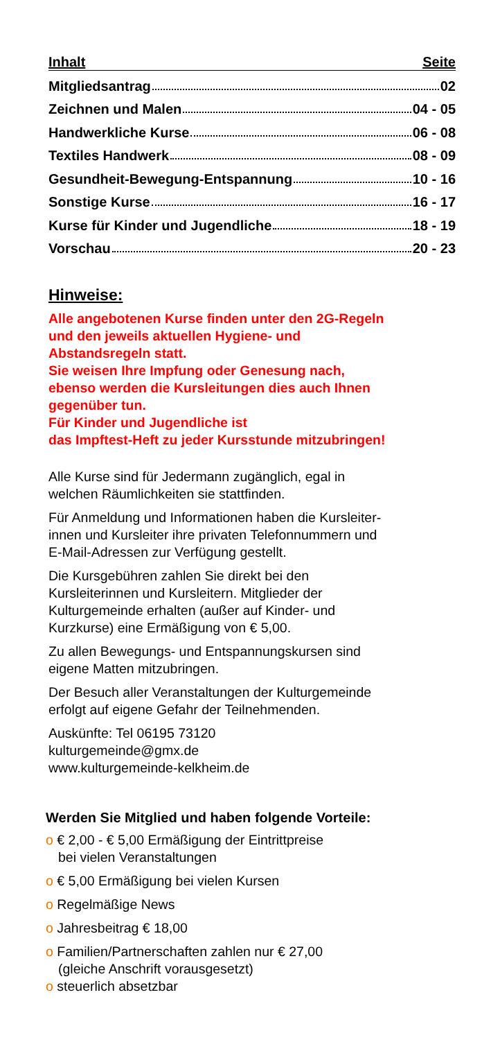Inhalt Seite
Mitgliedsantrag 02
Zeichnen und Malen 04 - 05
Handwerkliche Kurse 06 - 08
Textiles Handwerk 08 - 09
Gesundheit-Bewegung-Entspannung 10 - 16
Sonstige Kurse 16 - 17
Kurse für Kinder und Jugendliche 18 - 19
Vorschau 20 - 23
Hinweise:
Alle angebotenen Kurse finden unter den 2G-Regeln
und den jeweils aktuellen Hygiene- und
Abstandsregeln statt.
Sie weisen Ihre Impfung oder Genesung nach,
ebenso werden die Kursleitungen dies auch Ihnen
gegenüber tun.
Für Kinder und Jugendliche ist
das Impftest-Heft zu jeder Kursstunde mitzubringen!
Alle Kurse sind für Jedermann zugänglich, egal in
welchen Räumlichkeiten sie stattfinden.
Für Anmeldung und Informationen haben die Kursleiter-
innen und Kursleiter ihre privaten Telefonnummern und
E-Mail-Adressen zur Verfügung gestellt.
Die Kursgebühren zahlen Sie direkt bei den
Kursleiterinnen und Kursleitern. Mitglieder der
Kulturgemeinde erhalten (außer auf Kinder- und
Kurzkurse) eine Ermäßigung von € 5,00.
Zu allen Bewegungs- und Entspannungskursen sind
eigene Matten mitzubringen.
Der Besuch aller Veranstaltungen der Kulturgemeinde
erfolgt auf eigene Gefahr der Teilnehmenden.
Auskünfte: Tel 06195 73120
kulturgemeinde@gmx.de
www.kulturgemeinde-kelkheim.de
Werden Sie Mitglied und haben folgende Vorteile:
o € 2,00 - € 5,00 Ermäßigung der Eintrittpreise
bei vielen Veranstaltungen
o € 5,00 Ermäßigung bei vielen Kursen
o Regelmäßige News
o Jahresbeitrag € 18,00
o Familien/Partnerschaften zahlen nur € 27,00
(gleiche Anschrift vorausgesetzt)
o steuerlich absetzbar